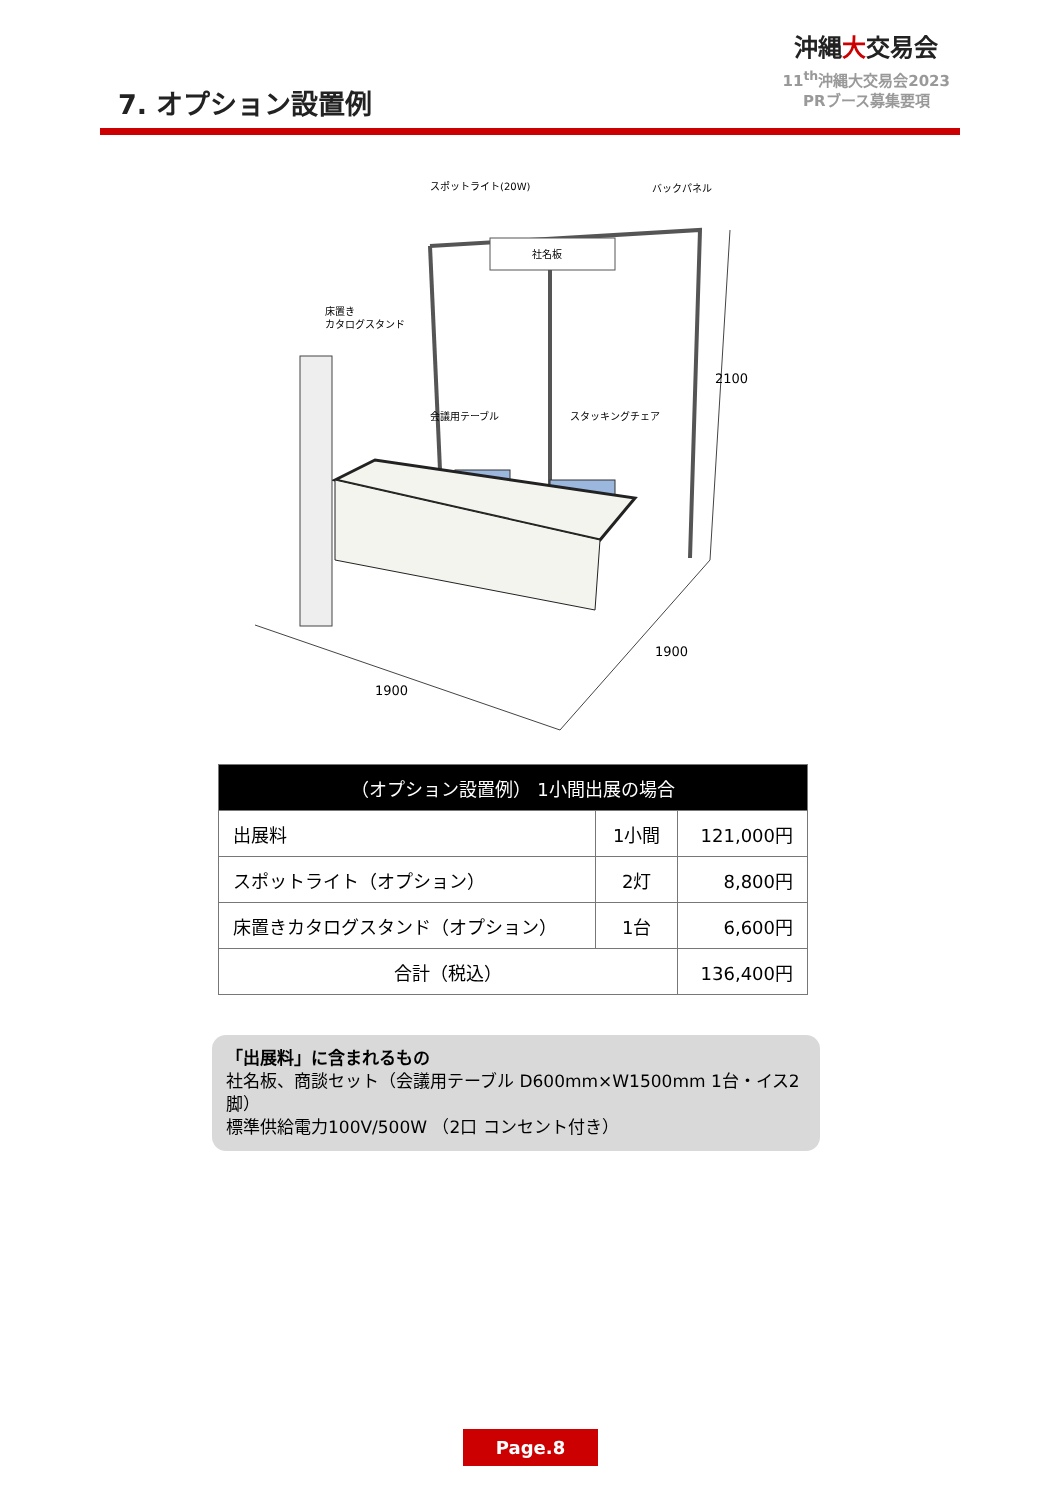7. オプション設置例
沖縄大交易会
11<sup>th</sup>沖縄大交易会2023
PRブース募集要項
社名板
スポットライト(20W)
バックパネル
床置き
カタログスタンド
会議用テーブル
スタッキングチェア
2100
1900
1900
| （オプション設置例） 1小間出展の場合 | | |
| --- | --- | --- |
| 出展料 | 1小間 | 121,000円 |
| スポットライト（オプション） | 2灯 | 8,800円 |
| 床置きカタログスタンド（オプション） | 1台 | 6,600円 |
| 合計（税込） | | 136,400円 |
「出展料」に含まれるもの
社名板、商談セット（会議用テーブル D600mm×W1500mm 1台・イス2脚）
標準供給電力100V/500W （2口 コンセント付き）
Page.8